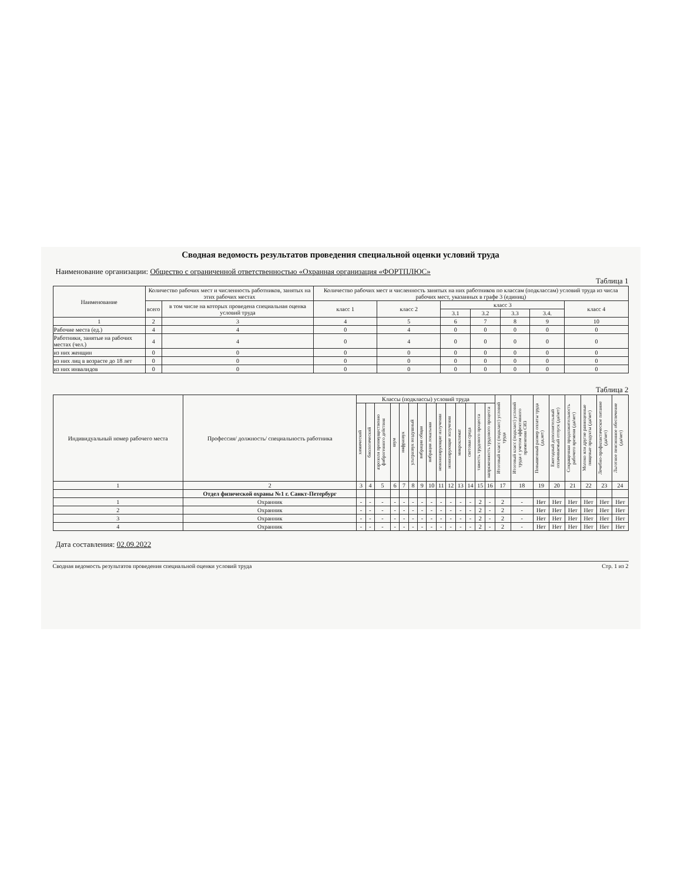Сводная ведомость результатов проведения специальной оценки условий труда
Наименование организации: Общество с ограниченной ответственностью «Охранная организация «ФОРТПЛЮС»
Таблица 1
| Наименование | Количество рабочих мест и численность работников, занятых на этих рабочих местах | | Количество рабочих мест и численность занятых на них работников по классам (подклассам) условий труда из числа рабочих мест, указанных в графе 3 (единиц) | | | | | | |
| --- | --- | --- | --- | --- | --- | --- | --- | --- | --- |
| | всего | в том числе на которых проведена специальная оценка условий труда | класс 1 | класс 2 | класс 3 | | | | класс 4 |
| | | | | | 3.1 | 3.2 | 3.3 | 3.4. | |
| 1 | 2 | 3 | 4 | 5 | 6 | 7 | 8 | 9 | 10 |
| Рабочие места (ед.) | 4 | 4 | 0 | 4 | 0 | 0 | 0 | 0 | 0 |
| Работники, занятые на рабочих местах (чел.) | 4 | 4 | 0 | 4 | 0 | 0 | 0 | 0 | 0 |
| из них женщин | 0 | 0 | 0 | 0 | 0 | 0 | 0 | 0 | 0 |
| из них лиц в возрасте до 18 лет | 0 | 0 | 0 | 0 | 0 | 0 | 0 | 0 | 0 |
| из них инвалидов | 0 | 0 | 0 | 0 | 0 | 0 | 0 | 0 | 0 |
Таблица 2
| Индивидуальный номер рабочего места | Профессия/ должность/ специальность работника | Классы (подклассы) условий труда | | | | | | | | | | | | | | Итоговый класс (подкласс) условий труда | Итоговый класс (подкласс) условий труда с учетом эффективного применения СИЗ | Повышенный размер оплаты труда (да,нет) | Ежегодный дополнительный оплачиваемый отпуск (да/нет) | Сокращенная продолжительность рабочего времени (да/нет) | Молоко или другие равноценные пищевые продукты (да/нет) | Лечебно-профилактическое питание (да/нет) | Льготное пенсионное обеспечение (да/нет) |
| --- | --- | --- | --- | --- | --- | --- | --- | --- | --- | --- | --- | --- | --- | --- | --- | --- | --- | --- | --- | --- | --- | --- | --- |
| | | химический | биологический | аэрозоли преимущественно фиброгенного действия | шум | инфразвук | ультразвук воздушный | вибрация общая | вибрация локальная | неионизирующие излучения | ионизирующие излучения | микроклимат | световая среда | тяжесть трудового процесса | напряженность трудового процесса | | | | | | | | |
| 1 | 2 | 3 | 4 | 5 | 6 | 7 | 8 | 9 | 10 | 11 | 12 | 13 | 14 | 15 | 16 | 17 | 18 | 19 | 20 | 21 | 22 | 23 | 24 |
| | Отдел физической охраны №1 г. Санкт-Петербург | | | | | | | | | | | | | | | | | | | | | | |
| 1 | Охранник | - | - | - | - | - | - | - | - | - | - | - | - | 2 | - | 2 | - | Нет | Нет | Нет | Нет | Нет | Нет |
| 2 | Охранник | - | - | - | - | - | - | - | - | - | - | - | - | 2 | - | 2 | - | Нет | Нет | Нет | Нет | Нет | Нет |
| 3 | Охранник | - | - | - | - | - | - | - | - | - | - | - | - | 2 | - | 2 | - | Нет | Нет | Нет | Нет | Нет | Нет |
| 4 | Охранник | - | - | - | - | - | - | - | - | - | - | - | - | 2 | - | 2 | - | Нет | Нет | Нет | Нет | Нет | Нет |
Дата составления: 02.09.2022
Сводная ведомость результатов проведения специальной оценки условий труда Стр. 1 из 2